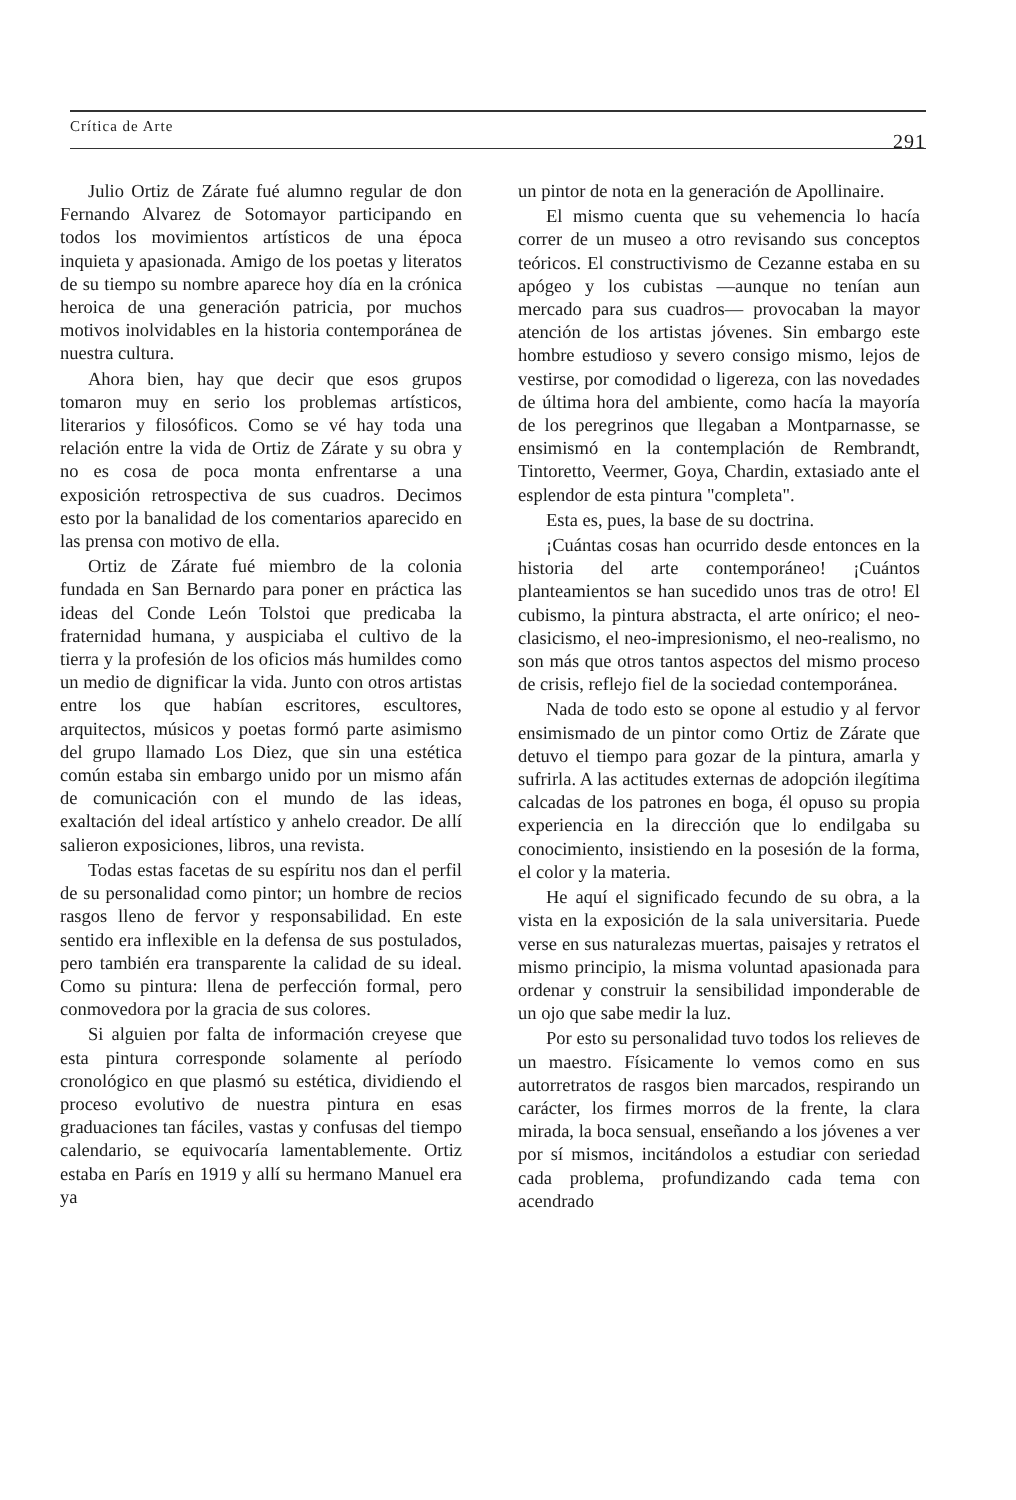Crítica de Arte 291
Julio Ortiz de Zárate fué alumno regular de don Fernando Alvarez de Sotomayor participando en todos los movimientos artísticos de una época inquieta y apasionada. Amigo de los poetas y literatos de su tiempo su nombre aparece hoy día en la crónica heroica de una generación patricia, por muchos motivos inolvidables en la historia contemporánea de nuestra cultura.
Ahora bien, hay que decir que esos grupos tomaron muy en serio los problemas artísticos, literarios y filosóficos. Como se vé hay toda una relación entre la vida de Ortiz de Zárate y su obra y no es cosa de poca monta enfrentarse a una exposición retrospectiva de sus cuadros. Decimos esto por la banalidad de los comentarios aparecido en las prensa con motivo de ella.
Ortiz de Zárate fué miembro de la colonia fundada en San Bernardo para poner en práctica las ideas del Conde León Tolstoi que predicaba la fraternidad humana, y auspiciaba el cultivo de la tierra y la profesión de los oficios más humildes como un medio de dignificar la vida. Junto con otros artistas entre los que habían escritores, escultores, arquitectos, músicos y poetas formó parte asimismo del grupo llamado Los Diez, que sin una estética común estaba sin embargo unido por un mismo afán de comunicación con el mundo de las ideas, exaltación del ideal artístico y anhelo creador. De allí salieron exposiciones, libros, una revista.
Todas estas facetas de su espíritu nos dan el perfil de su personalidad como pintor; un hombre de recios rasgos lleno de fervor y responsabilidad. En este sentido era inflexible en la defensa de sus postulados, pero también era transparente la calidad de su ideal. Como su pintura: llena de perfección formal, pero conmovedora por la gracia de sus colores.
Si alguien por falta de información creyese que esta pintura corresponde solamente al período cronológico en que plasmó su estética, dividiendo el proceso evolutivo de nuestra pintura en esas graduaciones tan fáciles, vastas y confusas del tiempo calendario, se equivocaría lamentablemente. Ortiz estaba en París en 1919 y allí su hermano Manuel era ya
un pintor de nota en la generación de Apollinaire.
El mismo cuenta que su vehemencia lo hacía correr de un museo a otro revisando sus conceptos teóricos. El constructivismo de Cezanne estaba en su apógeo y los cubistas —aunque no tenían aun mercado para sus cuadros— provocaban la mayor atención de los artistas jóvenes. Sin embargo este hombre estudioso y severo consigo mismo, lejos de vestirse, por comodidad o ligereza, con las novedades de última hora del ambiente, como hacía la mayoría de los peregrinos que llegaban a Montparnasse, se ensimismó en la contemplación de Rembrandt, Tintoretto, Veermer, Goya, Chardin, extasiado ante el esplendor de esta pintura "completa".
Esta es, pues, la base de su doctrina.
¡Cuántas cosas han ocurrido desde entonces en la historia del arte contemporáneo! ¡Cuántos planteamientos se han sucedido unos tras de otro! El cubismo, la pintura abstracta, el arte onírico; el neo-clasicismo, el neo-impresionismo, el neo-realismo, no son más que otros tantos aspectos del mismo proceso de crisis, reflejo fiel de la sociedad contemporánea.
Nada de todo esto se opone al estudio y al fervor ensimismado de un pintor como Ortiz de Zárate que detuvo el tiempo para gozar de la pintura, amarla y sufrirla. A las actitudes externas de adopción ilegítima calcadas de los patrones en boga, él opuso su propia experiencia en la dirección que lo endilgaba su conocimiento, insistiendo en la posesión de la forma, el color y la materia.
He aquí el significado fecundo de su obra, a la vista en la exposición de la sala universitaria. Puede verse en sus naturalezas muertas, paisajes y retratos el mismo principio, la misma voluntad apasionada para ordenar y construir la sensibilidad imponderable de un ojo que sabe medir la luz.
Por esto su personalidad tuvo todos los relieves de un maestro. Físicamente lo vemos como en sus autorretratos de rasgos bien marcados, respirando un carácter, los firmes morros de la frente, la clara mirada, la boca sensual, enseñando a los jóvenes a ver por sí mismos, incitándolos a estudiar con seriedad cada problema, profundizando cada tema con acendrado